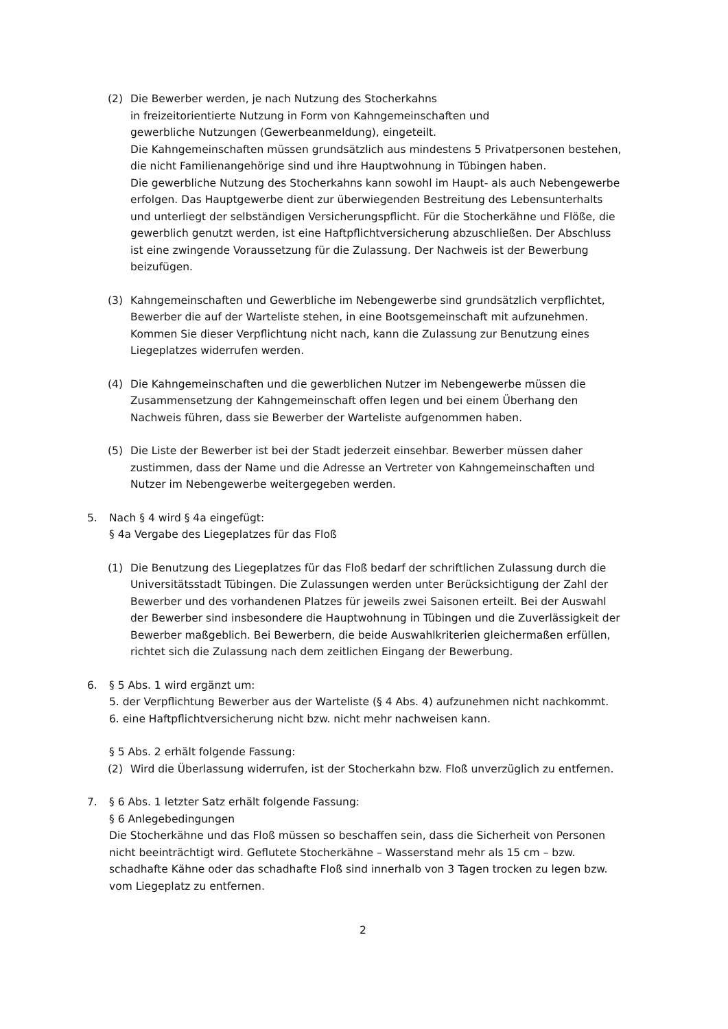(2) Die Bewerber werden, je nach Nutzung des Stocherkahns
in freizeitorientierte Nutzung in Form von Kahngemeinschaften und
gewerbliche Nutzungen (Gewerbeanmeldung), eingeteilt.
Die Kahngemeinschaften müssen grundsätzlich aus mindestens 5 Privatpersonen bestehen, die nicht Familienangehörige sind und ihre Hauptwohnung in Tübingen haben.
Die gewerbliche Nutzung des Stocherkahns kann sowohl im Haupt- als auch Nebengewerbe erfolgen. Das Hauptgewerbe dient zur überwiegenden Bestreitung des Lebensunterhalts und unterliegt der selbständigen Versicherungspflicht. Für die Stocherkähne und Flöße, die gewerblich genutzt werden, ist eine Haftpflichtversicherung abzuschließen. Der Abschluss ist eine zwingende Voraussetzung für die Zulassung. Der Nachweis ist der Bewerbung beizufügen.
(3) Kahngemeinschaften und Gewerbliche im Nebengewerbe sind grundsätzlich verpflichtet, Bewerber die auf der Warteliste stehen, in eine Bootsgemeinschaft mit aufzunehmen. Kommen Sie dieser Verpflichtung nicht nach, kann die Zulassung zur Benutzung eines Liegeplatzes widerrufen werden.
(4) Die Kahngemeinschaften und die gewerblichen Nutzer im Nebengewerbe müssen die Zusammensetzung der Kahngemeinschaft offen legen und bei einem Überhang den Nachweis führen, dass sie Bewerber der Warteliste aufgenommen haben.
(5) Die Liste der Bewerber ist bei der Stadt jederzeit einsehbar. Bewerber müssen daher zustimmen, dass der Name und die Adresse an Vertreter von Kahngemeinschaften und Nutzer im Nebengewerbe weitergegeben werden.
5. Nach § 4 wird § 4a eingefügt:
§ 4a Vergabe des Liegeplatzes für das Floß
(1) Die Benutzung des Liegeplatzes für das Floß bedarf der schriftlichen Zulassung durch die Universitätsstadt Tübingen. Die Zulassungen werden unter Berücksichtigung der Zahl der Bewerber und des vorhandenen Platzes für jeweils zwei Saisonen erteilt. Bei der Auswahl der Bewerber sind insbesondere die Hauptwohnung in Tübingen und die Zuverlässigkeit der Bewerber maßgeblich. Bei Bewerbern, die beide Auswahlkriterien gleichermaßen erfüllen, richtet sich die Zulassung nach dem zeitlichen Eingang der Bewerbung.
6. § 5 Abs. 1 wird ergänzt um:
5. der Verpflichtung Bewerber aus der Warteliste (§ 4 Abs. 4) aufzunehmen nicht nachkommt.
6. eine Haftpflichtversicherung nicht bzw. nicht mehr nachweisen kann.
§ 5 Abs. 2 erhält folgende Fassung:
(2) Wird die Überlassung widerrufen, ist der Stocherkahn bzw. Floß unverzüglich zu entfernen.
7. § 6 Abs. 1 letzter Satz erhält folgende Fassung:
§ 6 Anlegebedingungen
Die Stocherkähne und das Floß müssen so beschaffen sein, dass die Sicherheit von Personen nicht beeinträchtigt wird. Geflutete Stocherkähne – Wasserstand mehr als 15 cm – bzw. schadhafte Kähne oder das schadhafte Floß sind innerhalb von 3 Tagen trocken zu legen bzw. vom Liegeplatz zu entfernen.
2